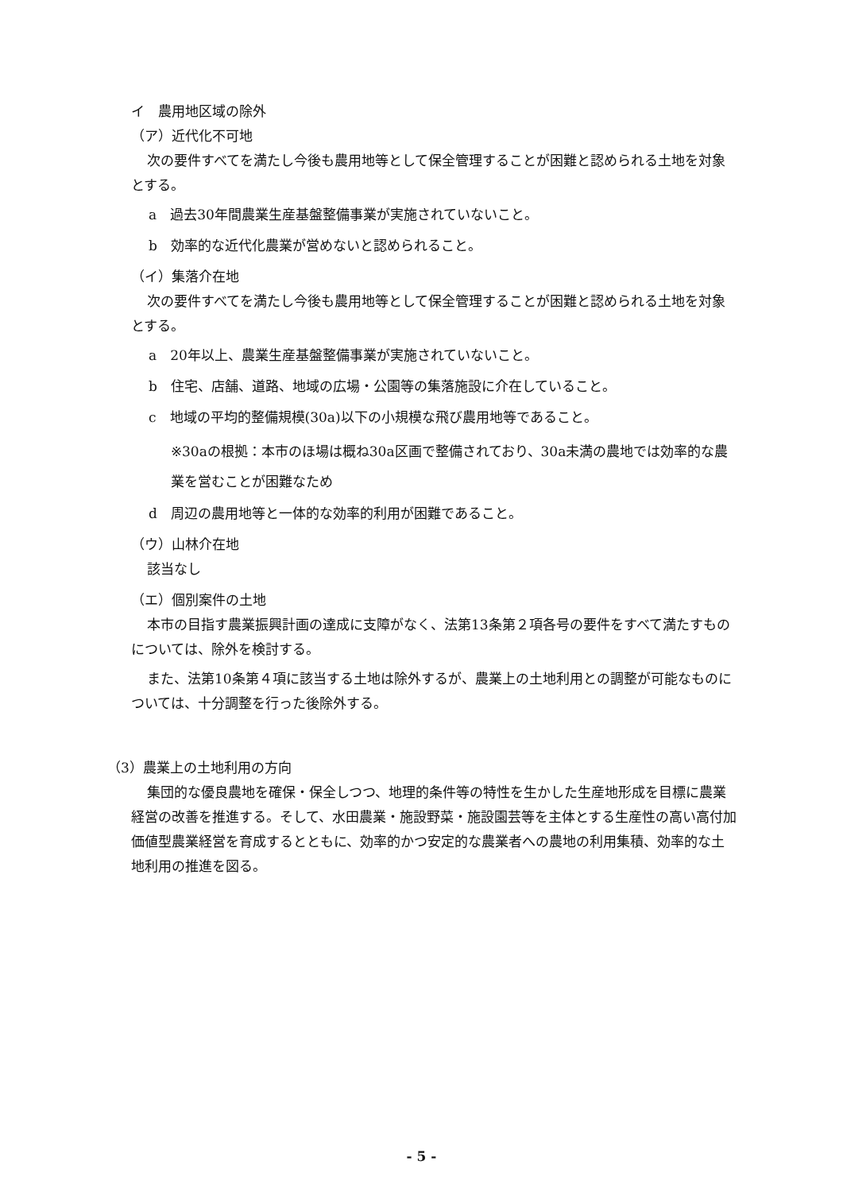イ　農用地区域の除外
（ア）近代化不可地
次の要件すべてを満たし今後も農用地等として保全管理することが困難と認められる土地を対象とする。
a　過去30年間農業生産基盤整備事業が実施されていないこと。
b　効率的な近代化農業が営めないと認められること。
（イ）集落介在地
次の要件すべてを満たし今後も農用地等として保全管理することが困難と認められる土地を対象とする。
a　20年以上、農業生産基盤整備事業が実施されていないこと。
b　住宅、店舗、道路、地域の広場・公園等の集落施設に介在していること。
c　地域の平均的整備規模(30a)以下の小規模な飛び農用地等であること。
※30aの根拠：本市のほ場は概ね30a区画で整備されており、30a未満の農地では効率的な農業を営むことが困難なため
d　周辺の農用地等と一体的な効率的利用が困難であること。
（ウ）山林介在地
該当なし
（エ）個別案件の土地
本市の目指す農業振興計画の達成に支障がなく、法第13条第２項各号の要件をすべて満たすものについては、除外を検討する。
また、法第10条第４項に該当する土地は除外するが、農業上の土地利用との調整が可能なものについては、十分調整を行った後除外する。
（3）農業上の土地利用の方向
集団的な優良農地を確保・保全しつつ、地理的条件等の特性を生かした生産地形成を目標に農業経営の改善を推進する。そして、水田農業・施設野菜・施設園芸等を主体とする生産性の高い高付加価値型農業経営を育成するとともに、効率的かつ安定的な農業者への農地の利用集積、効率的な土地利用の推進を図る。
- 5 -